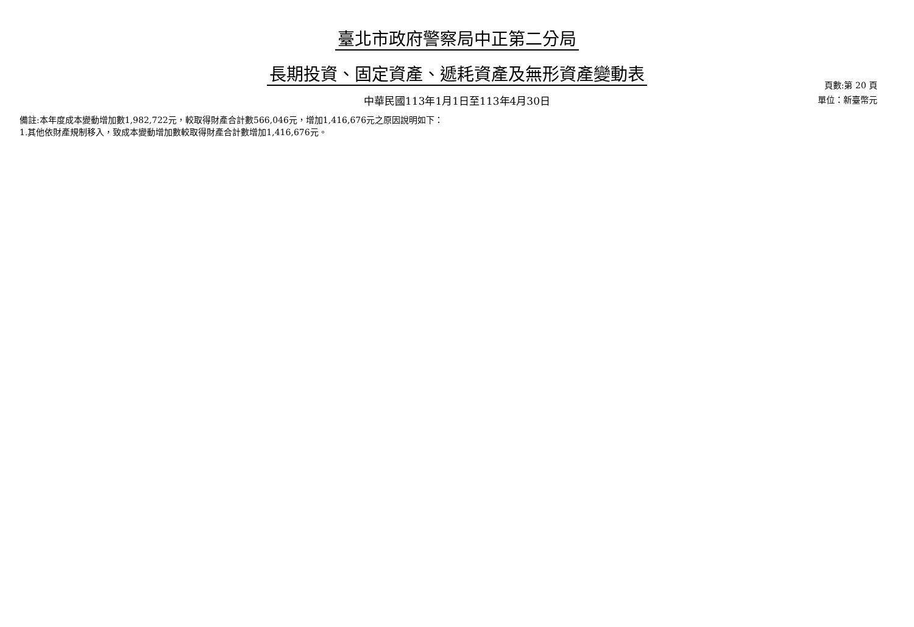臺北市政府警察局中正第二分局
長期投資、固定資產、遞耗資產及無形資產變動表
中華民國113年1月1日至113年4月30日
頁數:第 20 頁
單位：新臺幣元
備註:本年度成本變動增加數1,982,722元，較取得財產合計數566,046元，增加1,416,676元之原因說明如下：
1.其他依財產規制移入，致成本變動增加數較取得財產合計數增加1,416,676元。